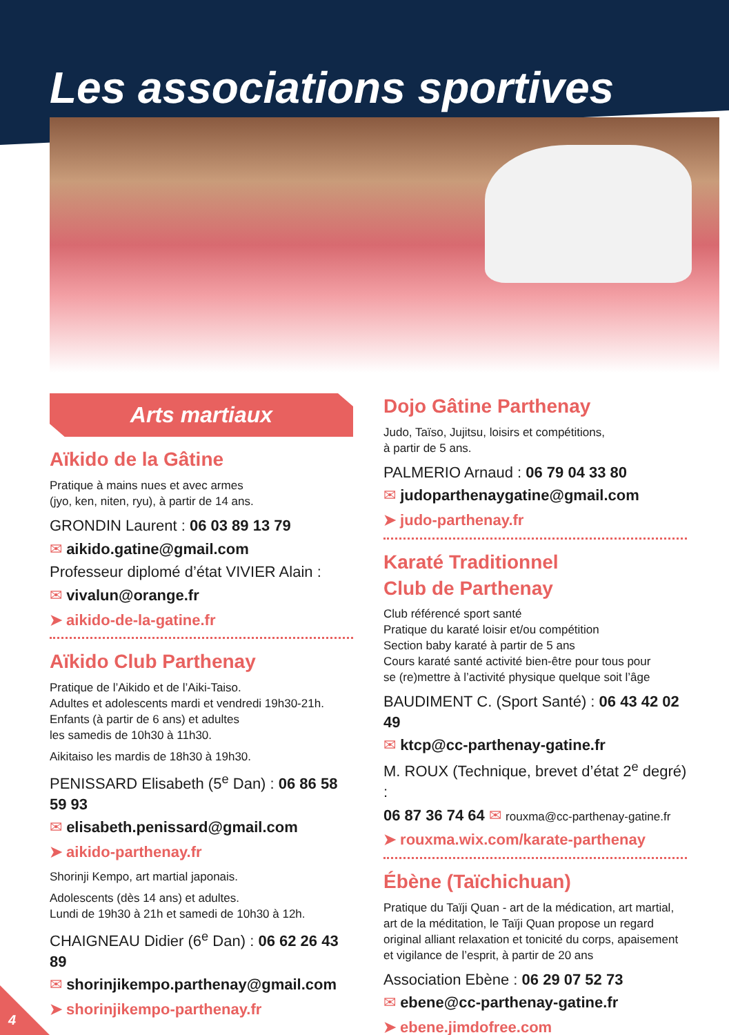Les associations sportives
Arts martiaux
Aïkido de la Gâtine
Pratique à mains nues et avec armes
(jyo, ken, niten, ryu), à partir de 14 ans.
GRONDIN Laurent : 06 03 89 13 79
✉ aikido.gatine@gmail.com
Professeur diplomé d’état VIVIER Alain :
✉ vivalun@orange.fr
➤ aikido-de-la-gatine.fr
Aïkido Club Parthenay
Pratique de l’Aikido et de l’Aiki-Taiso.
Adultes et adolescents mardi et vendredi 19h30-21h.
Enfants (à partir de 6 ans) et adultes
les samedis de 10h30 à 11h30.
Aikitaiso les mardis de 18h30 à 19h30.
PENISSARD Elisabeth (5<sup>e</sup> Dan) : 06 86 58 59 93
✉ elisabeth.penissard@gmail.com
➤ aikido-parthenay.fr
Shorinji Kempo, art martial japonais.
Adolescents (dès 14 ans) et adultes.
Lundi de 19h30 à 21h et samedi de 10h30 à 12h.
CHAIGNEAU Didier (6<sup>e</sup> Dan) : 06 62 26 43 89
✉ shorinjikempo.parthenay@gmail.com
➤ shorinjikempo-parthenay.fr
Dojo Gâtine Parthenay
Judo, Taïso, Jujitsu, loisirs et compétitions,
à partir de 5 ans.
PALMERIO Arnaud : 06 79 04 33 80
✉ judoparthenaygatine@gmail.com
➤ judo-parthenay.fr
Karaté Traditionnel
Club de Parthenay
Club référencé sport santé
Pratique du karaté loisir et/ou compétition
Section baby karaté à partir de 5 ans
Cours karaté santé activité bien-être pour tous pour
se (re)mettre à l’activité physique quelque soit l’âge
BAUDIMENT C. (Sport Santé) : 06 43 42 02 49
✉ ktcp@cc-parthenay-gatine.fr
M. ROUX (Technique, brevet d’état 2<sup>e</sup> degré) :
06 87 36 74 64 ✉ rouxma@cc-parthenay-gatine.fr
➤ rouxma.wix.com/karate-parthenay
Ébène (Taïchichuan)
Pratique du Taïji Quan - art de la médication, art martial, art de la méditation, le Taïji Quan propose un regard original alliant relaxation et tonicité du corps, apaisement et vigilance de l’esprit, à partir de 20 ans
Association Ebène : 06 29 07 52 73
✉ ebene@cc-parthenay-gatine.fr
➤ ebene.jimdofree.com
4